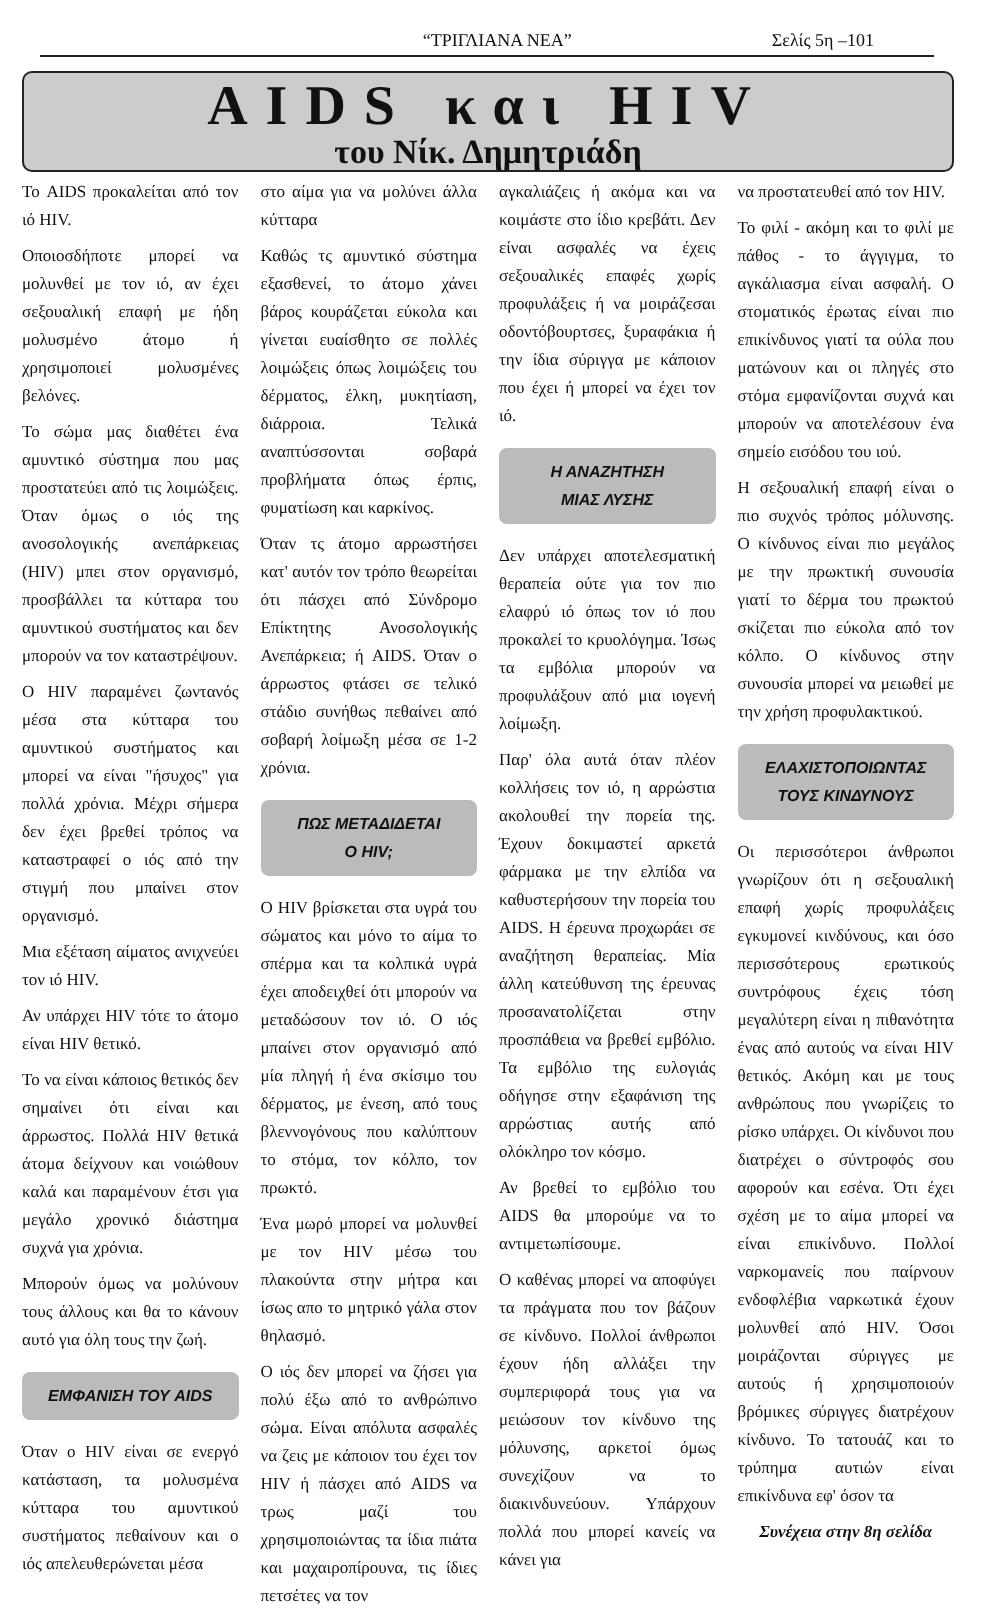“ΤΡΙΓΛΙΑΝΑ ΝΕΑ” Σελίς 5η –101
AIDS και HIV
του Νίκ. Δημητριάδη
Το AIDS προκαλείται από τον ιό HIV.
Οποιοσδήποτε μπορεί να μολυνθεί με τον ιό, αν έχει σεξουαλική επαφή με ήδη μολυσμένο άτομο ή χρησιμοποιεί μολυσμένες βελόνες.
Το σώμα μας διαθέτει ένα αμυντικό σύστημα που μας προστατεύει από τις λοιμώξεις. Όταν όμως ο ιός της ανοσολογικής ανεπάρκειας (HIV) μπει στον οργανισμό, προσβάλλει τα κύτταρα του αμυντικού συστήματος και δεν μπορούν να τον καταστρέψουν.
Ο HIV παραμένει ζωντανός μέσα στα κύτταρα του αμυντικού συστήματος και μπορεί να είναι "ήσυχος" για πολλά χρόνια. Μέχρι σήμερα δεν έχει βρεθεί τρόπος να καταστραφεί ο ιός από την στιγμή που μπαίνει στον οργανισμό.
Μια εξέταση αίματος ανιχνεύει τον ιό HIV.
Αν υπάρχει HIV τότε το άτομο είναι HIV θετικό.
Το να είναι κάποιος θετικός δεν σημαίνει ότι είναι και άρρωστος. Πολλά HIV θετικά άτομα δείχνουν και νοιώθουν καλά και παραμένουν έτσι για μεγάλο χρονικό διάστημα συχνά για χρόνια.
Μπορούν όμως να μολύνουν τους άλλους και θα το κάνουν αυτό για όλη τους την ζωή.
ΕΜΦΑΝΙΣΗ ΤΟΥ AIDS
Όταν ο HIV είναι σε ενεργό κατάσταση, τα μολυσμένα κύτταρα του αμυντικού συστήματος πεθαίνουν και ο ιός απελευθερώνεται μέσα
στο αίμα για να μολύνει άλλα κύτταρα
Καθώς τς αμυντικό σύστημα εξασθενεί, το άτομο χάνει βάρος κουράζεται εύκολα και γίνεται ευαίσθητο σε πολλές λοιμώξεις όπως λοιμώξεις του δέρματος, έλκη, μυκητίαση, διάρροια. Τελικά αναπτύσσονται σοβαρά προβλήματα όπως έρπις, φυματίωση και καρκίνος.
Όταν τς άτομο αρρωστήσει κατ' αυτόν τον τρόπο θεωρείται ότι πάσχει από Σύνδρομο Επίκτητης Ανοσολογικής Ανεπάρκεια; ή AIDS. Όταν ο άρρωστος φτάσει σε τελικό στάδιο συνήθως πεθαίνει από σοβαρή λοίμωξη μέσα σε 1-2 χρόνια.
ΠΩΣ ΜΕΤΑΔΙΔΕΤΑΙ
Ο HIV;
Ο HIV βρίσκεται στα υγρά του σώματος και μόνο το αίμα το σπέρμα και τα κολπικά υγρά έχει αποδειχθεί ότι μπορούν να μεταδώσουν τον ιό. Ο ιός μπαίνει στον οργανισμό από μία πληγή ή ένα σκίσιμο του δέρματος, με ένεση, από τους βλεννογόνους που καλύπτουν το στόμα, τον κόλπο, τον πρωκτό.
Ένα μωρό μπορεί να μολυνθεί με τον HIV μέσω του πλακούντα στην μήτρα και ίσως απο το μητρικό γάλα στον θηλασμό.
Ο ιός δεν μπορεί να ζήσει για πολύ έξω από το ανθρώπινο σώμα. Είναι απόλυτα ασφαλές να ζεις με κάποιον του έχει τον HIV ή πάσχει από AIDS να τρως μαζί του χρησιμοποιώντας τα ίδια πιάτα και μαχαιροπίρουνα, τις ίδιες πετσέτες να τον
αγκαλιάζεις ή ακόμα και να κοιμάστε στο ίδιο κρεβάτι. Δεν είναι ασφαλές να έχεις σεξουαλικές επαφές χωρίς προφυλάξεις ή να μοιράζεσαι οδοντόβουρτσες, ξυραφάκια ή την ίδια σύριγγα με κάποιον που έχει ή μπορεί να έχει τον ιό.
Η ΑΝΑΖΗΤΗΣΗ
ΜΙΑΣ ΛΥΣΗΣ
Δεν υπάρχει αποτελεσματική θεραπεία ούτε για τον πιο ελαφρύ ιό όπως τον ιό που προκαλεί το κρυολόγημα. Ίσως τα εμβόλια μπορούν να προφυλάξουν από μια ιογενή λοίμωξη.
Παρ' όλα αυτά όταν πλέον κολλήσεις τον ιό, η αρρώστια ακολουθεί την πορεία της. Έχουν δοκιμαστεί αρκετά φάρμακα με την ελπίδα να καθυστερήσουν την πορεία του AIDS. Η έρευνα προχωράει σε αναζήτηση θεραπείας. Μία άλλη κατεύθυνση της έρευνας προσανατολίζεται στην προσπάθεια να βρεθεί εμβόλιο. Τα εμβόλιο της ευλογιάς οδήγησε στην εξαφάνιση της αρρώστιας αυτής από ολόκληρο τον κόσμο.
Αν βρεθεί το εμβόλιο του AIDS θα μπορούμε να το αντιμετωπίσουμε.
Ο καθένας μπορεί να αποφύγει τα πράγματα που τον βάζουν σε κίνδυνο. Πολλοί άνθρωποι έχουν ήδη αλλάξει την συμπεριφορά τους για να μειώσουν τον κίνδυνο της μόλυνσης, αρκετοί όμως συνεχίζουν να το διακινδυνεύουν. Υπάρχουν πολλά που μπορεί κανείς να κάνει για
να προστατευθεί από τον HIV.
Το φιλί - ακόμη και το φιλί με πάθος - το άγγιγμα, το αγκάλιασμα είναι ασφαλή. Ο στοματικός έρωτας είναι πιο επικίνδυνος γιατί τα ούλα που ματώνουν και οι πληγές στο στόμα εμφανίζονται συχνά και μπορούν να αποτελέσουν ένα σημείο εισόδου του ιού.
Η σεξουαλική επαφή είναι ο πιο συχνός τρόπος μόλυνσης. Ο κίνδυνος είναι πιο μεγάλος με την πρωκτική συνουσία γιατί το δέρμα του πρωκτού σκίζεται πιο εύκολα από τον κόλπο. Ο κίνδυνος στην συνουσία μπορεί να μειωθεί με την χρήση προφυλακτικού.
ΕΛΑΧΙΣΤΟΠΟΙΩΝΤΑΣ
ΤΟΥΣ ΚΙΝΔΥΝΟΥΣ
Οι περισσότεροι άνθρωποι γνωρίζουν ότι η σεξουαλική επαφή χωρίς προφυλάξεις εγκυμονεί κινδύνους, και όσο περισσότερους ερωτικούς συντρόφους έχεις τόση μεγαλύτερη είναι η πιθανότητα ένας από αυτούς να είναι HIV θετικός. Ακόμη και με τους ανθρώπους που γνωρίζεις το ρίσκο υπάρχει. Οι κίνδυνοι που διατρέχει ο σύντροφός σου αφορούν και εσένα. Ότι έχει σχέση με το αίμα μπορεί να είναι επικίνδυνο. Πολλοί ναρκομανείς που παίρνουν ενδοφλέβια ναρκωτικά έχουν μολυνθεί από HIV. Όσοι μοιράζονται σύριγγες με αυτούς ή χρησιμοποιούν βρόμικες σύριγγες διατρέχουν κίνδυνο. Το τατουάζ και το τρύπημα αυτιών είναι επικίνδυνα εφ' όσον τα
Συνέχεια στην 8η σελίδα